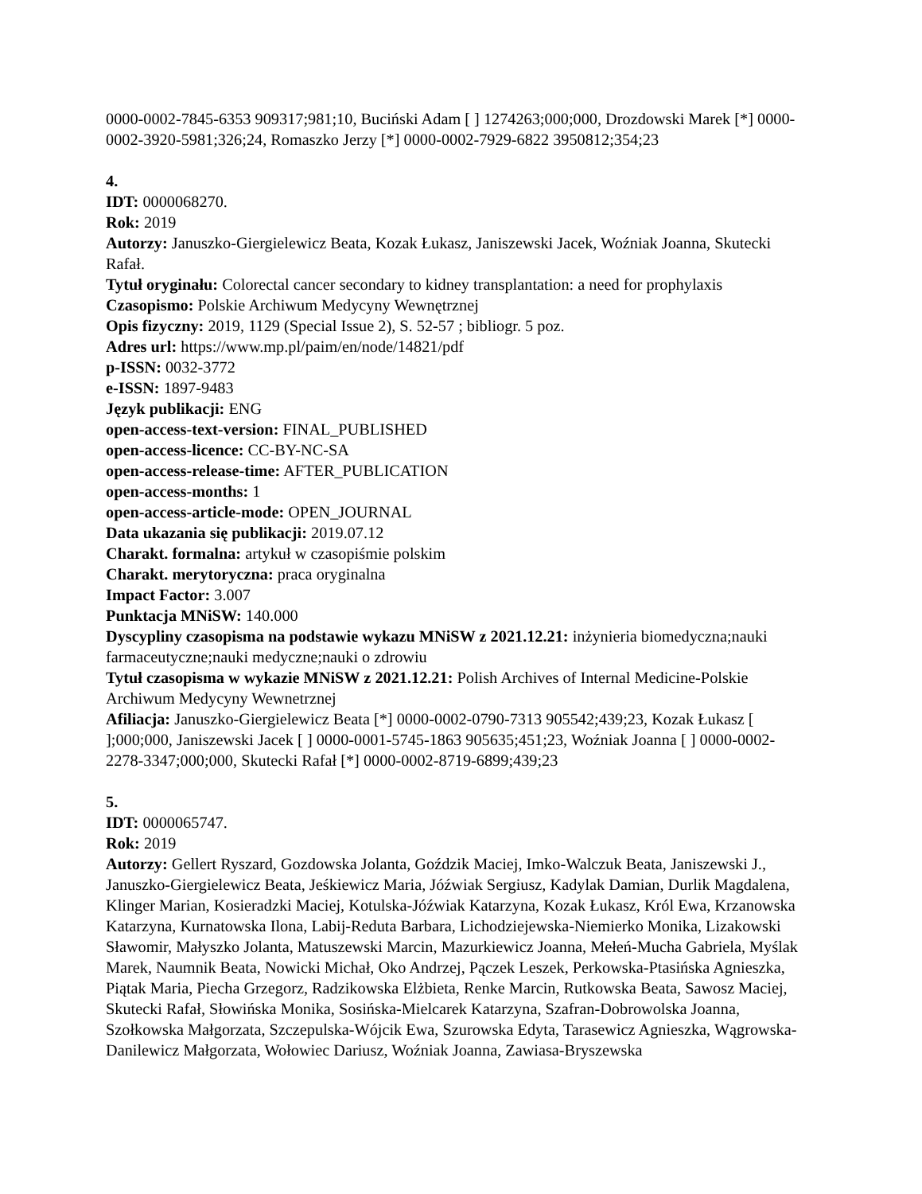0000-0002-7845-6353 909317;981;10, Buciński Adam [ ] 1274263;000;000, Drozdowski Marek [*] 0000-0002-3920-5981;326;24, Romaszko Jerzy [*] 0000-0002-7929-6822 3950812;354;23
4.
IDT: 0000068270.
Rok: 2019
Autorzy: Januszko-Giergielewicz Beata, Kozak Łukasz, Janiszewski Jacek, Woźniak Joanna, Skutecki Rafał.
Tytuł oryginału: Colorectal cancer secondary to kidney transplantation: a need for prophylaxis
Czasopismo: Polskie Archiwum Medycyny Wewnętrznej
Opis fizyczny: 2019, 1129 (Special Issue 2), S. 52-57 ; bibliogr. 5 poz.
Adres url: https://www.mp.pl/paim/en/node/14821/pdf
p-ISSN: 0032-3772
e-ISSN: 1897-9483
Język publikacji: ENG
open-access-text-version: FINAL_PUBLISHED
open-access-licence: CC-BY-NC-SA
open-access-release-time: AFTER_PUBLICATION
open-access-months: 1
open-access-article-mode: OPEN_JOURNAL
Data ukazania się publikacji: 2019.07.12
Charakt. formalna: artykuł w czasopiśmie polskim
Charakt. merytoryczna: praca oryginalna
Impact Factor: 3.007
Punktacja MNiSW: 140.000
Dyscypliny czasopisma na podstawie wykazu MNiSW z 2021.12.21: inżynieria biomedyczna;nauki farmaceutyczne;nauki medyczne;nauki o zdrowiu
Tytuł czasopisma w wykazie MNiSW z 2021.12.21: Polish Archives of Internal Medicine-Polskie Archiwum Medycyny Wewnetrznej
Afiliacja: Januszko-Giergielewicz Beata [*] 0000-0002-0790-7313 905542;439;23, Kozak Łukasz [ ];000;000, Janiszewski Jacek [ ] 0000-0001-5745-1863 905635;451;23, Woźniak Joanna [ ] 0000-0002-2278-3347;000;000, Skutecki Rafał [*] 0000-0002-8719-6899;439;23
5.
IDT: 0000065747.
Rok: 2019
Autorzy: Gellert Ryszard, Gozdowska Jolanta, Goździk Maciej, Imko-Walczuk Beata, Janiszewski J., Januszko-Giergielewicz Beata, Jeśkiewicz Maria, Jóźwiak Sergiusz, Kadylak Damian, Durlik Magdalena, Klinger Marian, Kosieradzki Maciej, Kotulska-Jóźwiak Katarzyna, Kozak Łukasz, Król Ewa, Krzanowska Katarzyna, Kurnatowska Ilona, Labij-Reduta Barbara, Lichodziejewska-Niemierko Monika, Lizakowski Sławomir, Małyszko Jolanta, Matuszewski Marcin, Mazurkiewicz Joanna, Mełeń-Mucha Gabriela, Myślak Marek, Naumnik Beata, Nowicki Michał, Oko Andrzej, Pączek Leszek, Perkowska-Ptasińska Agnieszka, Piątak Maria, Piecha Grzegorz, Radzikowska Elżbieta, Renke Marcin, Rutkowska Beata, Sawosz Maciej, Skutecki Rafał, Słowińska Monika, Sosińska-Mielcarek Katarzyna, Szafran-Dobrowolska Joanna, Szołkowska Małgorzata, Szczepulska-Wójcik Ewa, Szurowska Edyta, Tarasewicz Agnieszka, Wągrowska-Danilewicz Małgorzata, Wołowiec Dariusz, Woźniak Joanna, Zawiasa-Bryszewska